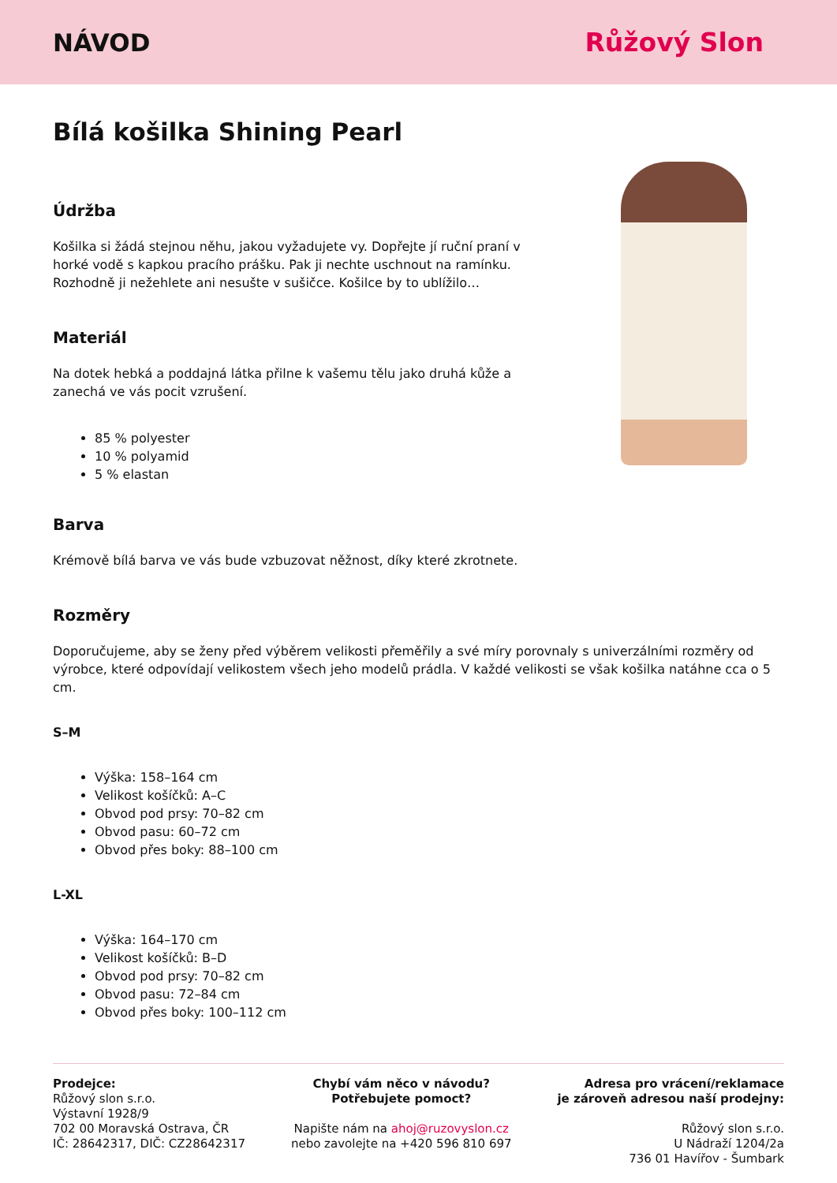NÁVOD Růžový Slon
Bílá košilka Shining Pearl
Údržba
Košilka si žádá stejnou něhu, jakou vyžadujete vy. Dopřejte jí ruční praní v horké vodě s kapkou pracího prášku. Pak ji nechte uschnout na ramínku. Rozhodně ji nežehlete ani nesušte v sušičce. Košilce by to ublížilo…
Materiál
Na dotek hebká a poddajná látka přilne k vašemu tělu jako druhá kůže a zanechá ve vás pocit vzrušení.
85 % polyester
10 % polyamid
5 % elastan
Barva
Krémově bílá barva ve vás bude vzbuzovat něžnost, díky které zkrotnete.
Rozměry
Doporučujeme, aby se ženy před výběrem velikosti přeměřily a své míry porovnaly s univerzálními rozměry od výrobce, které odpovídají velikostem všech jeho modelů prádla. V každé velikosti se však košilka natáhne cca o 5 cm.
S–M
Výška: 158–164 cm
Velikost košíčků: A–C
Obvod pod prsy: 70–82 cm
Obvod pasu: 60–72 cm
Obvod přes boky: 88–100 cm
L-XL
Výška: 164–170 cm
Velikost košíčků: B–D
Obvod pod prsy: 70–82 cm
Obvod pasu: 72–84 cm
Obvod přes boky: 100–112 cm
Prodejce:
Růžový slon s.r.o.
Výstavní 1928/9
702 00 Moravská Ostrava, ČR
IČ: 28642317, DIČ: CZ28642317
Chybí vám něco v návodu?
Potřebujete pomoct?
Napište nám na ahoj@ruzovyslon.cz
nebo zavolejte na +420 596 810 697
Adresa pro vrácení/reklamace
je zároveň adresou naší prodejny:
Růžový slon s.r.o.
U Nádraží 1204/2a
736 01 Havířov - Šumbark